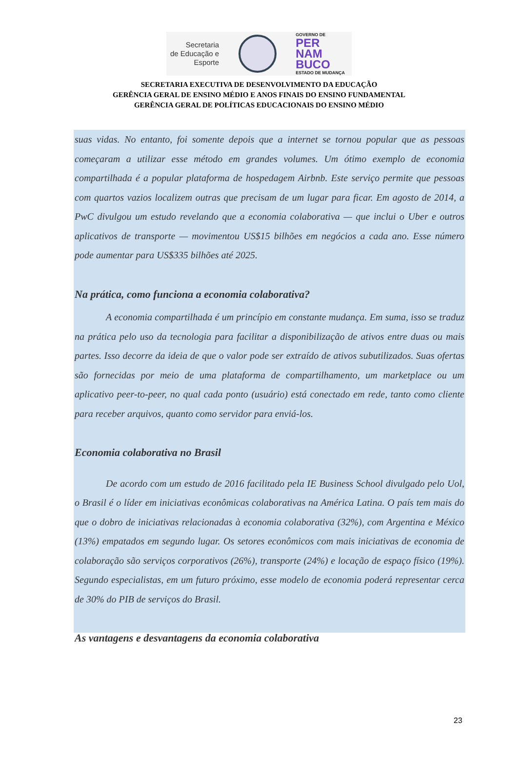Secretaria
de Educação e
Esporte
GOVERNO DE
PER
NAM
BUCO
ESTADO DE MUDANÇA
SECRETARIA EXECUTIVA DE DESENVOLVIMENTO DA EDUCAÇÃO
GERÊNCIA GERAL DE ENSINO MÉDIO E ANOS FINAIS DO ENSINO FUNDAMENTAL
GERÊNCIA GERAL DE POLÍTICAS EDUCACIONAIS DO ENSINO MÉDIO
suas vidas. No entanto, foi somente depois que a internet se tornou popular que as pessoas começaram a utilizar esse método em grandes volumes. Um ótimo exemplo de economia compartilhada é a popular plataforma de hospedagem Airbnb. Este serviço permite que pessoas com quartos vazios localizem outras que precisam de um lugar para ficar. Em agosto de 2014, a PwC divulgou um estudo revelando que a economia colaborativa — que inclui o Uber e outros aplicativos de transporte — movimentou US$15 bilhões em negócios a cada ano. Esse número pode aumentar para US$335 bilhões até 2025.
Na prática, como funciona a economia colaborativa?
A economia compartilhada é um princípio em constante mudança. Em suma, isso se traduz na prática pelo uso da tecnologia para facilitar a disponibilização de ativos entre duas ou mais partes. Isso decorre da ideia de que o valor pode ser extraído de ativos subutilizados. Suas ofertas são fornecidas por meio de uma plataforma de compartilhamento, um marketplace ou um aplicativo peer-to-peer, no qual cada ponto (usuário) está conectado em rede, tanto como cliente para receber arquivos, quanto como servidor para enviá-los.
Economia colaborativa no Brasil
De acordo com um estudo de 2016 facilitado pela IE Business School divulgado pelo Uol, o Brasil é o líder em iniciativas econômicas colaborativas na América Latina. O país tem mais do que o dobro de iniciativas relacionadas à economia colaborativa (32%), com Argentina e México (13%) empatados em segundo lugar. Os setores econômicos com mais iniciativas de economia de colaboração são serviços corporativos (26%), transporte (24%) e locação de espaço físico (19%). Segundo especialistas, em um futuro próximo, esse modelo de economia poderá representar cerca de 30% do PIB de serviços do Brasil.
As vantagens e desvantagens da economia colaborativa
23